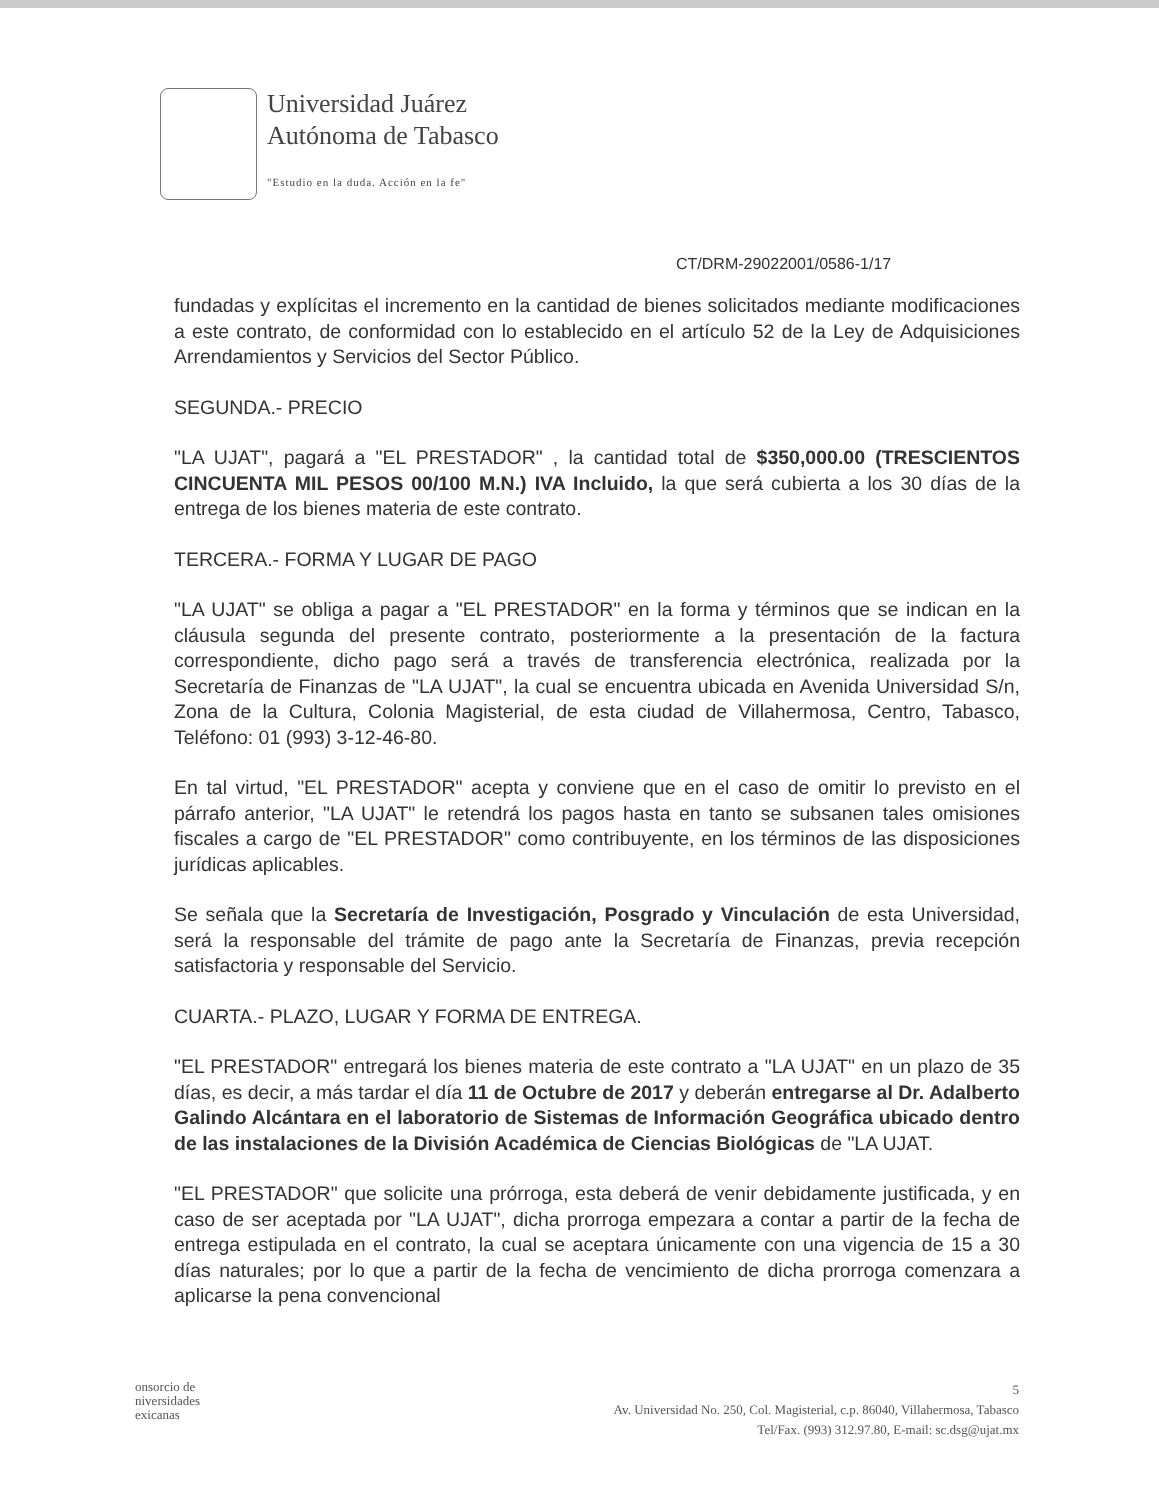Universidad Juárez
Autónoma de Tabasco
"Estudio en la duda. Acción en la fe"
CT/DRM-29022001/0586-1/17
fundadas y explícitas el incremento en la cantidad de bienes solicitados mediante modificaciones a este contrato, de conformidad con lo establecido en el artículo 52 de la Ley de Adquisiciones Arrendamientos y Servicios del Sector Público.
SEGUNDA.- PRECIO
"LA UJAT", pagará a "EL PRESTADOR" , la cantidad total de $350,000.00 (TRESCIENTOS CINCUENTA MIL PESOS 00/100 M.N.) IVA Incluido, la que será cubierta a los 30 días de la entrega de los bienes materia de este contrato.
TERCERA.- FORMA Y LUGAR DE PAGO
"LA UJAT" se obliga a pagar a "EL PRESTADOR" en la forma y términos que se indican en la cláusula segunda del presente contrato, posteriormente a la presentación de la factura correspondiente, dicho pago será a través de transferencia electrónica, realizada por la Secretaría de Finanzas de "LA UJAT", la cual se encuentra ubicada en Avenida Universidad S/n, Zona de la Cultura, Colonia Magisterial, de esta ciudad de Villahermosa, Centro, Tabasco, Teléfono: 01 (993) 3-12-46-80.
En tal virtud, "EL PRESTADOR" acepta y conviene que en el caso de omitir lo previsto en el párrafo anterior, "LA UJAT" le retendrá los pagos hasta en tanto se subsanen tales omisiones fiscales a cargo de "EL PRESTADOR" como contribuyente, en los términos de las disposiciones jurídicas aplicables.
Se señala que la Secretaría de Investigación, Posgrado y Vinculación de esta Universidad, será la responsable del trámite de pago ante la Secretaría de Finanzas, previa recepción satisfactoria y responsable del Servicio.
CUARTA.- PLAZO, LUGAR Y FORMA DE ENTREGA.
"EL PRESTADOR" entregará los bienes materia de este contrato a "LA UJAT" en un plazo de 35 días, es decir, a más tardar el día 11 de Octubre de 2017 y deberán entregarse al Dr. Adalberto Galindo Alcántara en el laboratorio de Sistemas de Información Geográfica ubicado dentro de las instalaciones de la División Académica de Ciencias Biológicas de "LA UJAT.
"EL PRESTADOR" que solicite una prórroga, esta deberá de venir debidamente justificada, y en caso de ser aceptada por "LA UJAT", dicha prorroga empezara a contar a partir de la fecha de entrega estipulada en el contrato, la cual se aceptara únicamente con una vigencia de 15 a 30 días naturales; por lo que a partir de la fecha de vencimiento de dicha prorroga comenzara a aplicarse la pena convencional
onsorcio de
niversidades
exicanas
5
Av. Universidad No. 250, Col. Magisterial, c.p. 86040, Villahermosa, Tabasco
Tel/Fax. (993) 312.97.80, E-mail: sc.dsg@ujat.mx